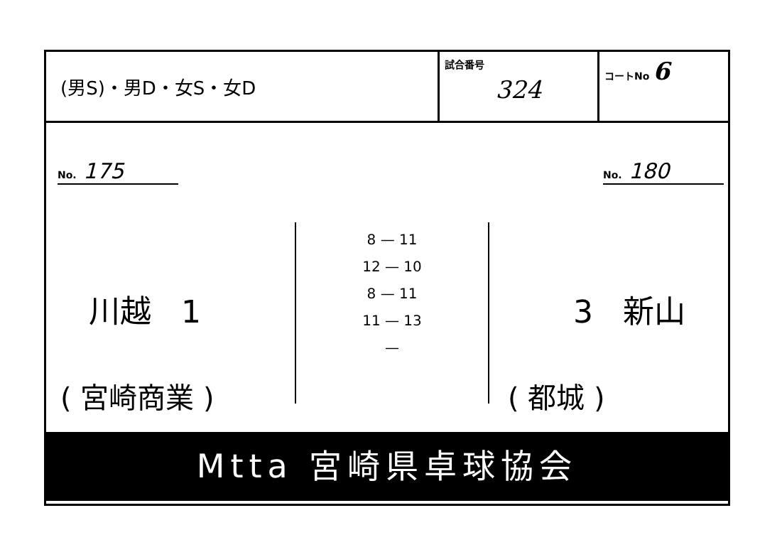| (男S)・男D・女S・女D | 試合番号 324 | コートNo 6 |
No. 175 No. 180
8 — 11
12 — 10
8 — 11
11 — 13
—
川越 1 3 新山
( 宮崎商業 ) ( 都城 )
Mtta 宮崎県卓球協会